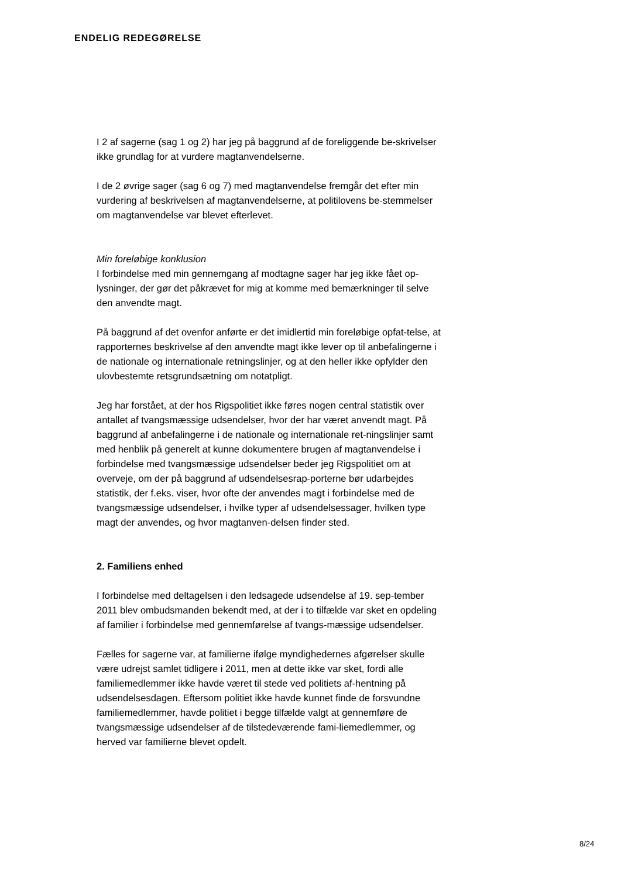ENDELIG REDEGØRELSE
I 2 af sagerne (sag 1 og 2) har jeg på baggrund af de foreliggende be-skrivelser ikke grundlag for at vurdere magtanvendelserne.
I de 2 øvrige sager (sag 6 og 7) med magtanvendelse fremgår det efter min vurdering af beskrivelsen af magtanvendelserne, at politilovens be-stemmelser om magtanvendelse var blevet efterlevet.
Min foreløbige konklusion
I forbindelse med min gennemgang af modtagne sager har jeg ikke fået op-lysninger, der gør det påkrævet for mig at komme med bemærkninger til selve den anvendte magt.
På baggrund af det ovenfor anførte er det imidlertid min foreløbige opfat-telse, at rapporternes beskrivelse af den anvendte magt ikke lever op til anbefalingerne i de nationale og internationale retningslinjer, og at den heller ikke opfylder den ulovbestemte retsgrundsætning om notatpligt.
Jeg har forstået, at der hos Rigspolitiet ikke føres nogen central statistik over antallet af tvangsmæssige udsendelser, hvor der har været anvendt magt. På baggrund af anbefalingerne i de nationale og internationale ret-ningslinjer samt med henblik på generelt at kunne dokumentere brugen af magtanvendelse i forbindelse med tvangsmæssige udsendelser beder jeg Rigspolitiet om at overveje, om der på baggrund af udsendelsesrap-porterne bør udarbejdes statistik, der f.eks. viser, hvor ofte der anvendes magt i forbindelse med de tvangsmæssige udsendelser, i hvilke typer af udsendelsessager, hvilken type magt der anvendes, og hvor magtanven-delsen finder sted.
2. Familiens enhed
I forbindelse med deltagelsen i den ledsagede udsendelse af 19. sep-tember 2011 blev ombudsmanden bekendt med, at der i to tilfælde var sket en opdeling af familier i forbindelse med gennemførelse af tvangs-mæssige udsendelser.
Fælles for sagerne var, at familierne ifølge myndighedernes afgørelser skulle være udrejst samlet tidligere i 2011, men at dette ikke var sket, fordi alle familiemedlemmer ikke havde været til stede ved politiets af-hentning på udsendelsesdagen. Eftersom politiet ikke havde kunnet finde de forsvundne familiemedlemmer, havde politiet i begge tilfælde valgt at gennemføre de tvangsmæssige udsendelser af de tilstedeværende fami-liemedlemmer, og herved var familierne blevet opdelt.
8/24